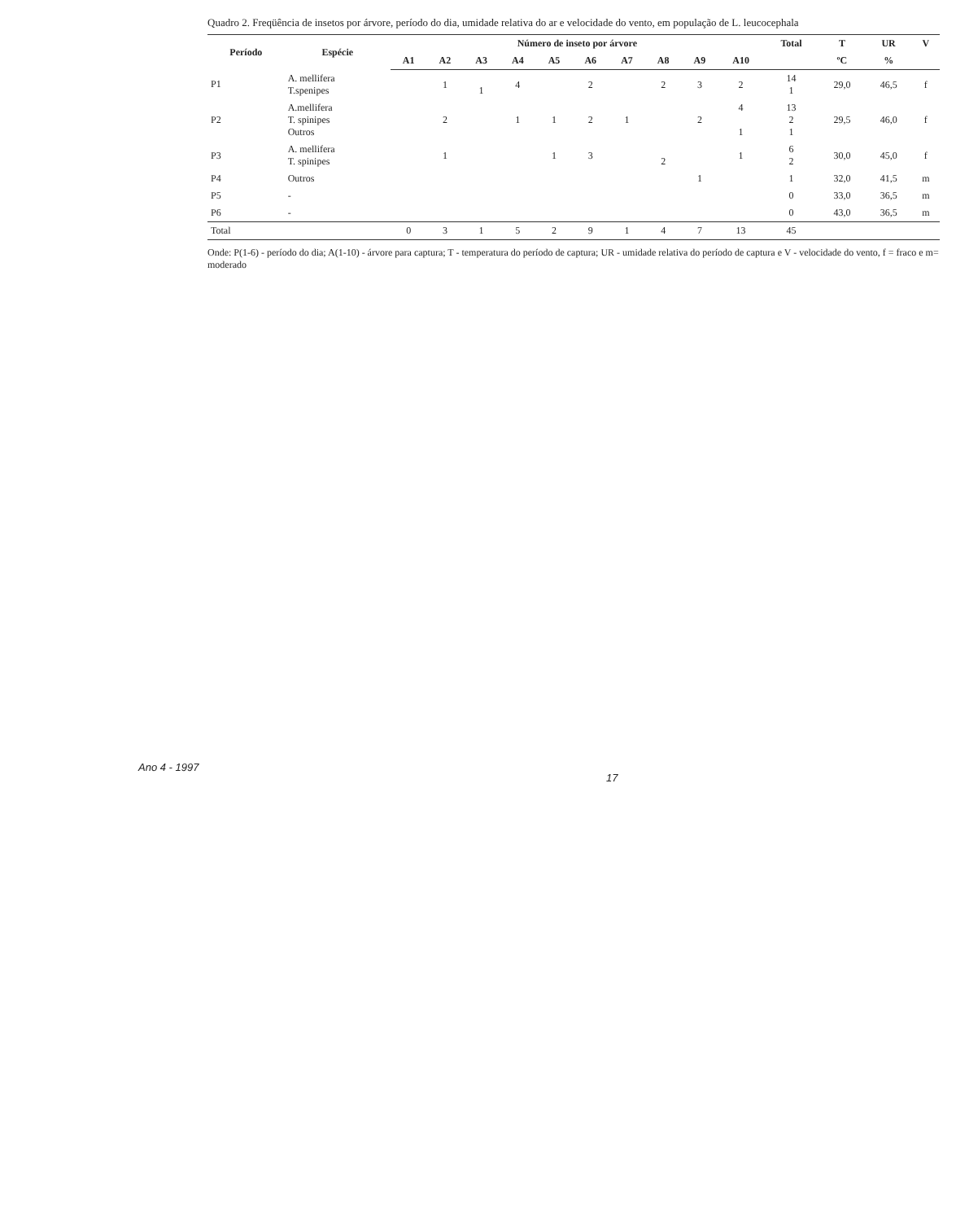Quadro 2. Freqüência de insetos por árvore, período do dia, umidade relativa do ar e velocidade do vento, em população de L. leucocephala
| Período | Espécie | Número de inseto por árvore | | | | | | | | | | Total | T | UR | V |
| --- | --- | --- | --- | --- | --- | --- | --- | --- | --- | --- | --- | --- | --- | --- | --- |
| | | A1 | A2 | A3 | A4 | A5 | A6 | A7 | A8 | A9 | A10 | | ºC | % | |
| P1 | A. mellifera T.spenipes | | 1 | 1 | 4 | | 2 | | 2 | 3 | 2 | 14 1 | 29,0 | 46,5 | f |
| P2 | A.mellifera T. spinipes Outros | | 2 | | 1 | 1 | 2 | 1 | | 2 | 4 1 | 13 2 1 | 29,5 | 46,0 | f |
| P3 | A. mellifera T. spinipes | | 1 | | | 1 | 3 | | 2 | | 1 | 6 2 | 30,0 | 45,0 | f |
| P4 | Outros | | | | | | | | | 1 | | 1 | 32,0 | 41,5 | m |
| P5 | - | | | | | | | | | | | 0 | 33,0 | 36,5 | m |
| P6 | - | | | | | | | | | | | 0 | 43,0 | 36,5 | m |
| Total | | 0 | 3 | 1 | 5 | 2 | 9 | 1 | 4 | 7 | 13 | 45 | | | |
Onde: P(1-6) - período do dia; A(1-10) - árvore para captura; T - temperatura do período de captura; UR - umidade relativa do período de captura e V - velocidade do vento, f = fraco e m= moderado
Ano 4 - 1997
17